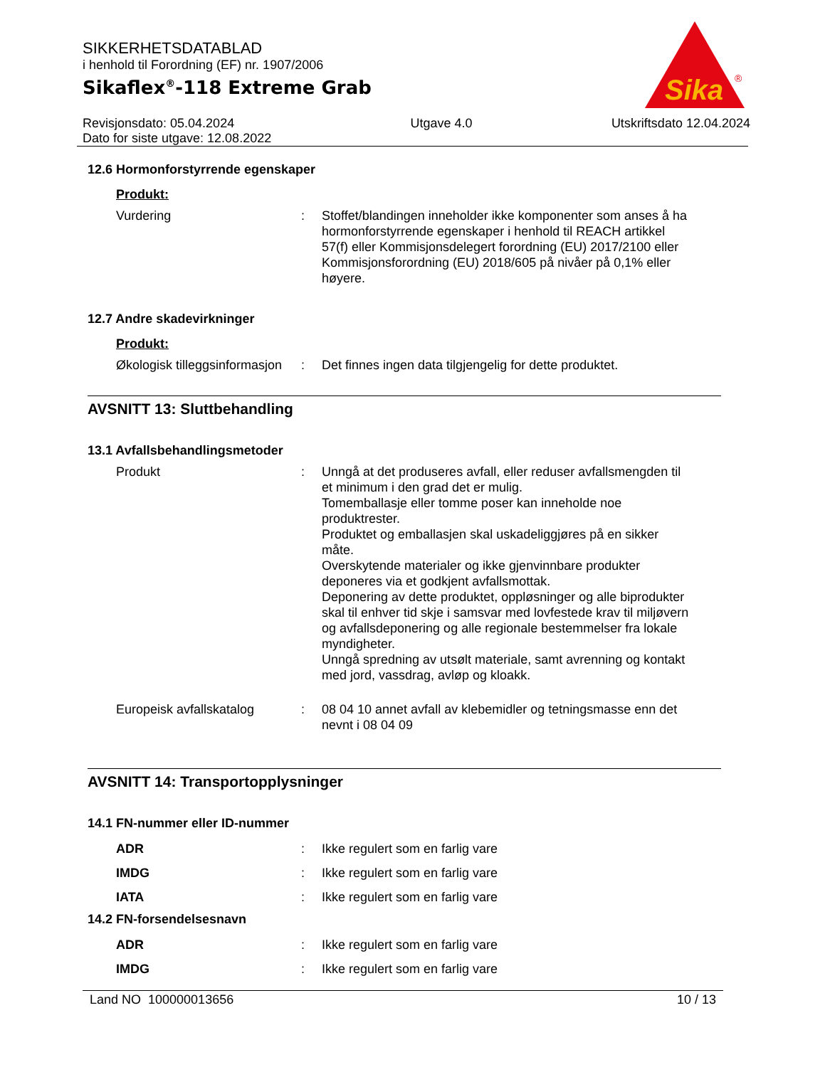SIKKERHETSDATABLAD
i henhold til Forordning (EF) nr. 1907/2006
Sikaflex<sup>®</sup>-118 Extreme Grab
Sika
®
Revisjonsdato: 05.04.2024
Dato for siste utgave: 12.08.2022
Utgave 4.0 Utskriftsdato 12.04.2024
12.6 Hormonforstyrrende egenskaper
Produkt:
Vurdering : Stoffet/blandingen inneholder ikke komponenter som anses å ha hormonforstyrrende egenskaper i henhold til REACH artikkel 57(f) eller Kommisjonsdelegert forordning (EU) 2017/2100 eller Kommisjonsforordning (EU) 2018/605 på nivåer på 0,1% eller høyere.
12.7 Andre skadevirkninger
Produkt:
Økologisk tilleggsinformasjon
: Det finnes ingen data tilgjengelig for dette produktet.
AVSNITT 13: Sluttbehandling
13.1 Avfallsbehandlingsmetoder
Produkt : Unngå at det produseres avfall, eller reduser avfallsmengden til et minimum i den grad det er mulig.
Tomemballasje eller tomme poser kan inneholde noe produktrester.
Produktet og emballasjen skal uskadeliggjøres på en sikker måte.
Overskytende materialer og ikke gjenvinnbare produkter deponeres via et godkjent avfallsmottak.
Deponering av dette produktet, oppløsninger og alle biprodukter skal til enhver tid skje i samsvar med lovfestede krav til miljøvern og avfallsdeponering og alle regionale bestemmelser fra lokale myndigheter.
Unngå spredning av utsølt materiale, samt avrenning og kontakt med jord, vassdrag, avløp og kloakk.
Europeisk avfallskatalog : 08 04 10 annet avfall av klebemidler og tetningsmasse enn det nevnt i 08 04 09
AVSNITT 14: Transportopplysninger
14.1 FN-nummer eller ID-nummer
ADR : Ikke regulert som en farlig vare
IMDG : Ikke regulert som en farlig vare
IATA : Ikke regulert som en farlig vare
14.2 FN-forsendelsesnavn
ADR : Ikke regulert som en farlig vare
IMDG : Ikke regulert som en farlig vare
Land NO 100000013656 10 / 13